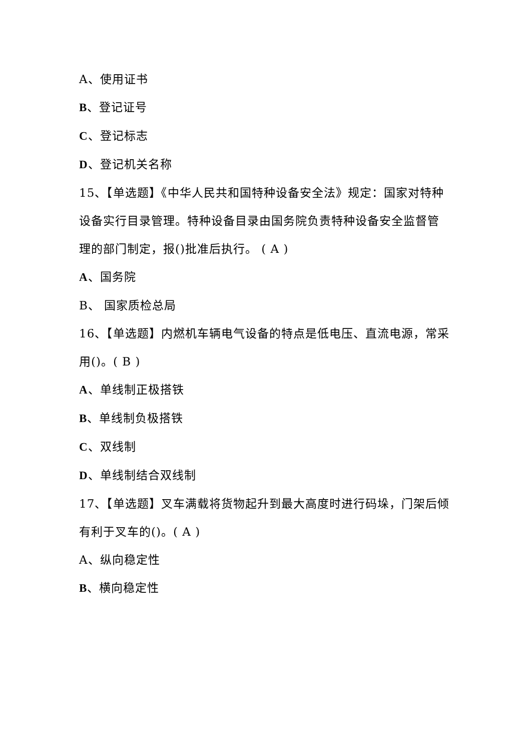A、使用证书
B、登记证号
C、登记标志
D、登记机关名称
15、【单选题】《中华人民共和国特种设备安全法》规定：国家对特种设备实行目录管理。特种设备目录由国务院负责特种设备安全监督管理的部门制定，报()批准后执行。 ( A )
A、国务院
B、 国家质检总局
16、【单选题】内燃机车辆电气设备的特点是低电压、直流电源，常采用()。( B )
A、单线制正极搭铁
B、单线制负极搭铁
C、双线制
D、单线制结合双线制
17、【单选题】叉车满载将货物起升到最大高度时进行码垛，门架后倾有利于叉车的()。( A )
A、纵向稳定性
B、横向稳定性